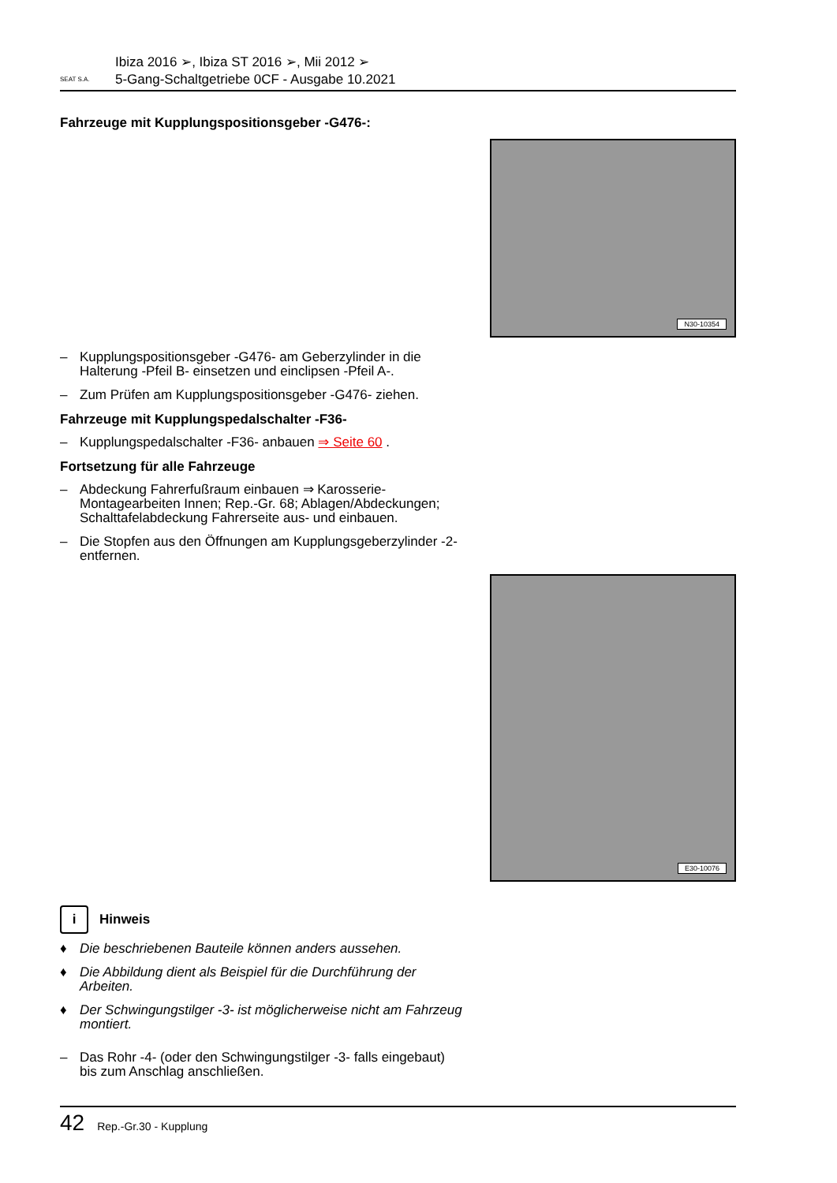SEAT S.A.
Ibiza 2016 ➢, Ibiza ST 2016 ➢, Mii 2012 ➢
5-Gang-Schaltgetriebe 0CF - Ausgabe 10.2021
Fahrzeuge mit Kupplungspositionsgeber -G476-:
N30-10354
– Kupplungspositionsgeber -G476- am Geberzylinder in die Halterung -Pfeil B- einsetzen und einclipsen -Pfeil A-.
– Zum Prüfen am Kupplungspositionsgeber -G476- ziehen.
Fahrzeuge mit Kupplungspedalschalter -F36-
– Kupplungspedalschalter -F36- anbauen ⇒ Seite 60 .
Fortsetzung für alle Fahrzeuge
– Abdeckung Fahrerfußraum einbauen ⇒ Karosserie-Montagearbeiten Innen; Rep.-Gr. 68; Ablagen/Abdeckungen; Schalttafelabdeckung Fahrerseite aus- und einbauen.
– Die Stopfen aus den Öffnungen am Kupplungsgeberzylinder -2- entfernen.
E30-10076
i Hinweis
♦ Die beschriebenen Bauteile können anders aussehen.
♦ Die Abbildung dient als Beispiel für die Durchführung der Arbeiten.
♦ Der Schwingungstilger -3- ist möglicherweise nicht am Fahrzeug montiert.
– Das Rohr -4- (oder den Schwingungstilger -3- falls eingebaut) bis zum Anschlag anschließen.
42 Rep.-Gr.30 - Kupplung